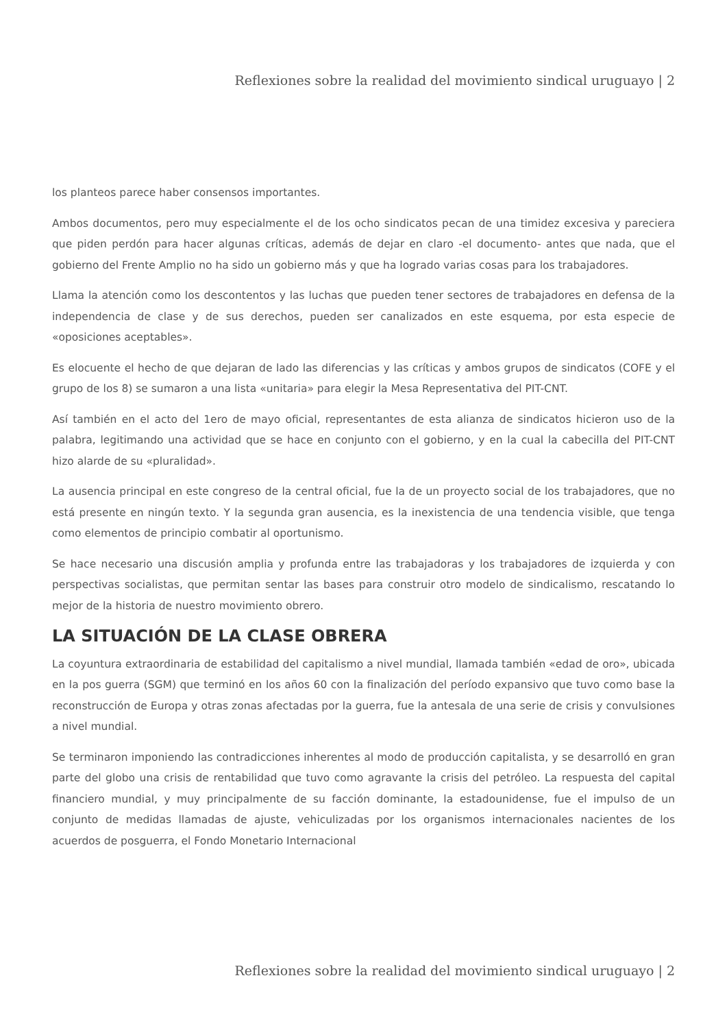Reflexiones sobre la realidad del movimiento sindical uruguayo | 2
los planteos parece haber consensos importantes.
Ambos documentos, pero muy especialmente el de los ocho sindicatos pecan de una timidez excesiva y pareciera que piden perdón para hacer algunas críticas, además de dejar en claro -el documento- antes que nada, que el gobierno del Frente Amplio no ha sido un gobierno más y que ha logrado varias cosas para los trabajadores.
Llama la atención como los descontentos y las luchas que pueden tener sectores de trabajadores en defensa de la independencia de clase y de sus derechos, pueden ser canalizados en este esquema, por esta especie de «oposiciones aceptables».
Es elocuente el hecho de que dejaran de lado las diferencias y las críticas y ambos grupos de sindicatos (COFE y el grupo de los 8) se sumaron a una lista «unitaria» para elegir la Mesa Representativa del PIT-CNT.
Así también en el acto del 1ero de mayo oficial, representantes de esta alianza de sindicatos hicieron uso de la palabra, legitimando una actividad que se hace en conjunto con el gobierno, y en la cual la cabecilla del PIT-CNT hizo alarde de su «pluralidad».
La ausencia principal en este congreso de la central oficial, fue la de un proyecto social de los trabajadores, que no está presente en ningún texto. Y la segunda gran ausencia, es la inexistencia de una tendencia visible, que tenga como elementos de principio combatir al oportunismo.
Se hace necesario una discusión amplia y profunda entre las trabajadoras y los trabajadores de izquierda y con perspectivas socialistas, que permitan sentar las bases para construir otro modelo de sindicalismo, rescatando lo mejor de la historia de nuestro movimiento obrero.
LA SITUACIÓN DE LA CLASE OBRERA
La coyuntura extraordinaria de estabilidad del capitalismo a nivel mundial, llamada también «edad de oro», ubicada en la pos guerra (SGM) que terminó en los años 60 con la finalización del período expansivo que tuvo como base la reconstrucción de Europa y otras zonas afectadas por la guerra, fue la antesala de una serie de crisis y convulsiones a nivel mundial.
Se terminaron imponiendo las contradicciones inherentes al modo de producción capitalista, y se desarrolló en gran parte del globo una crisis de rentabilidad que tuvo como agravante la crisis del petróleo. La respuesta del capital financiero mundial, y muy principalmente de su facción dominante, la estadounidense, fue el impulso de un conjunto de medidas llamadas de ajuste, vehiculizadas por los organismos internacionales nacientes de los acuerdos de posguerra, el Fondo Monetario Internacional
Reflexiones sobre la realidad del movimiento sindical uruguayo | 2